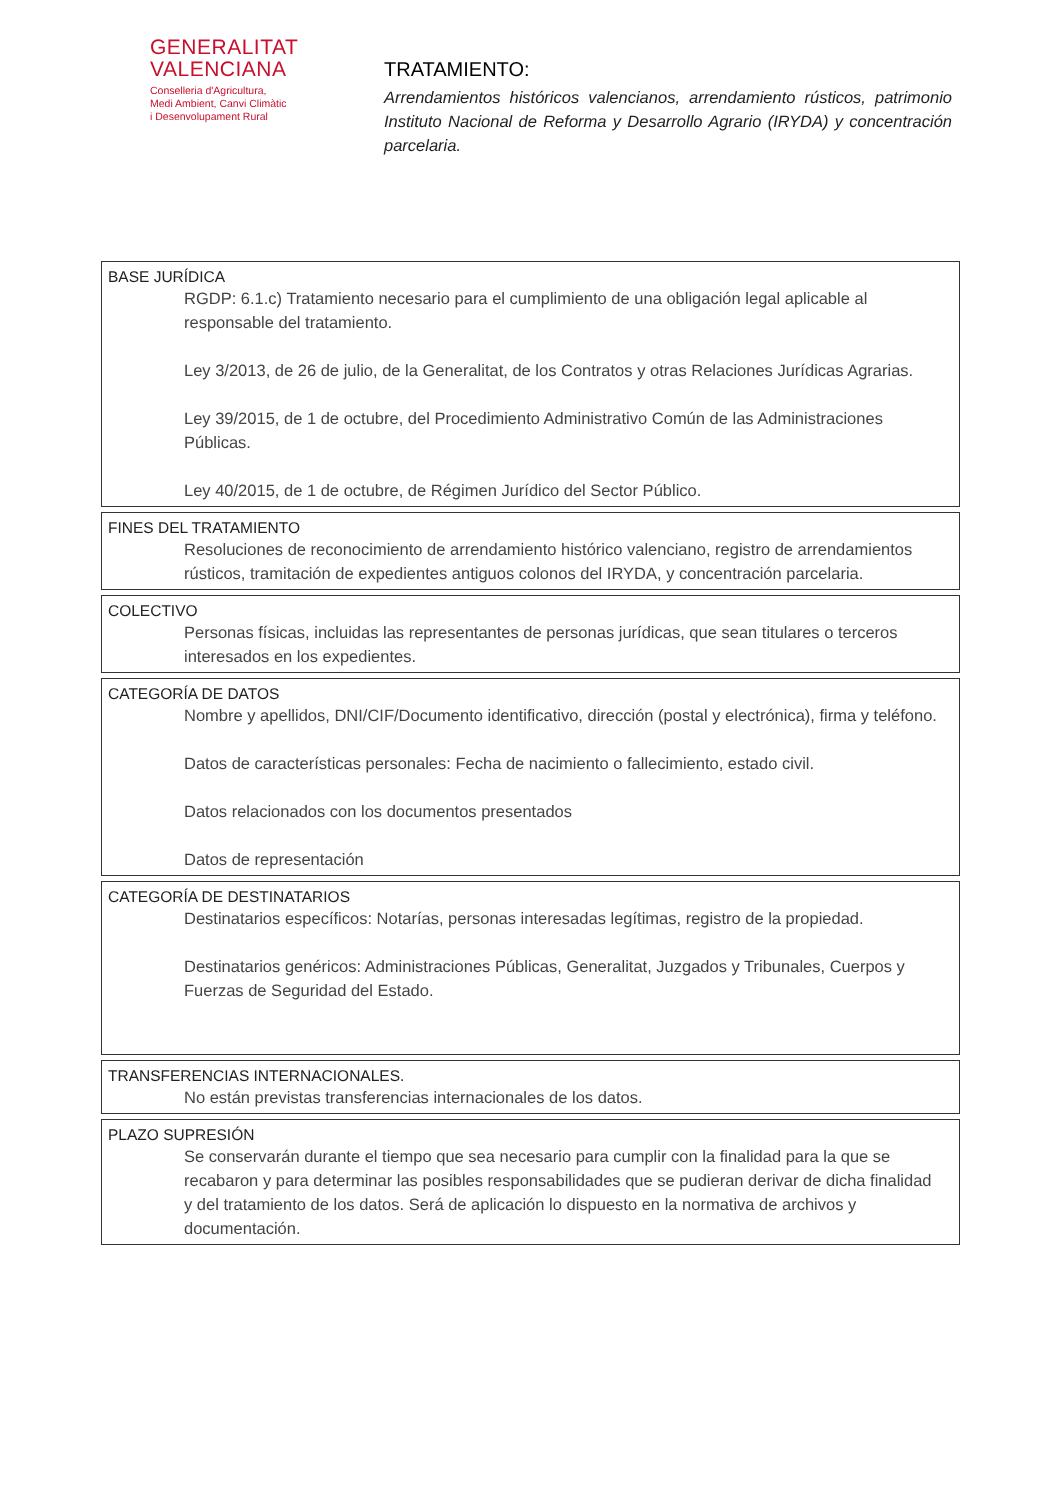GENERALITAT
VALENCIANA
Conselleria d'Agricultura,
Medi Ambient, Canvi Climàtic
i Desenvolupament Rural
TRATAMIENTO:
Arrendamientos históricos valencianos, arrendamiento rústicos, patrimonio Instituto Nacional de Reforma y Desarrollo Agrario (IRYDA) y concentración parcelaria.
BASE JURÍDICA
RGDP: 6.1.c) Tratamiento necesario para el cumplimiento de una obligación legal aplicable al responsable del tratamiento.
Ley 3/2013, de 26 de julio, de la Generalitat, de los Contratos y otras Relaciones Jurídicas Agrarias.
Ley 39/2015, de 1 de octubre, del Procedimiento Administrativo Común de las Administraciones Públicas.
Ley 40/2015, de 1 de octubre, de Régimen Jurídico del Sector Público.
FINES DEL TRATAMIENTO
Resoluciones de reconocimiento de arrendamiento histórico valenciano, registro de arrendamientos rústicos, tramitación de expedientes antiguos colonos del IRYDA, y concentración parcelaria.
COLECTIVO
Personas físicas, incluidas las representantes de personas jurídicas, que sean titulares o terceros interesados en los expedientes.
CATEGORÍA DE DATOS
Nombre y apellidos, DNI/CIF/Documento identificativo, dirección (postal y electrónica), firma y teléfono.
Datos de características personales: Fecha de nacimiento o fallecimiento, estado civil.
Datos relacionados con los documentos presentados
Datos de representación
CATEGORÍA DE DESTINATARIOS
Destinatarios específicos: Notarías, personas interesadas legítimas, registro de la propiedad.
Destinatarios genéricos: Administraciones Públicas, Generalitat, Juzgados y Tribunales, Cuerpos y Fuerzas de Seguridad del Estado.
TRANSFERENCIAS INTERNACIONALES.
No están previstas transferencias internacionales de los datos.
PLAZO SUPRESIÓN
Se conservarán durante el tiempo que sea necesario para cumplir con la finalidad para la que se recabaron y para determinar las posibles responsabilidades que se pudieran derivar de dicha finalidad y del tratamiento de los datos. Será de aplicación lo dispuesto en la normativa de archivos y documentación.